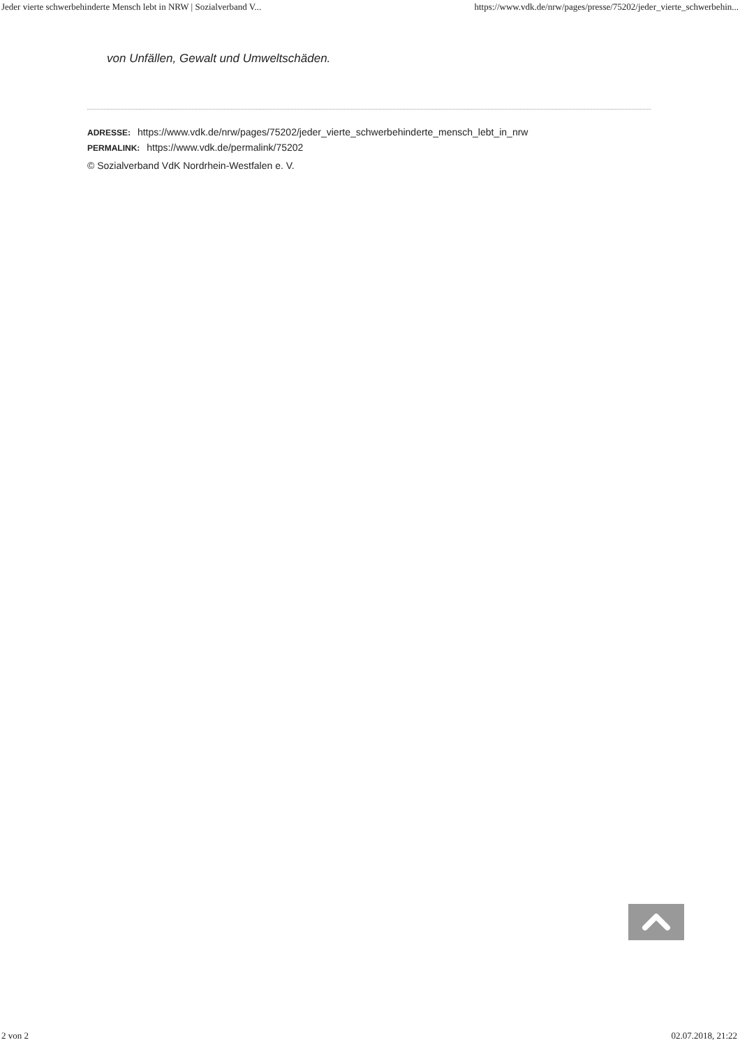Jeder vierte schwerbehinderte Mensch lebt in NRW | Sozialverband V... https://www.vdk.de/nrw/pages/presse/75202/jeder_vierte_schwerbehin...
von Unfällen, Gewalt und Umweltschäden.
ADRESSE: https://www.vdk.de/nrw/pages/75202/jeder_vierte_schwerbehinderte_mensch_lebt_in_nrw
PERMALINK: https://www.vdk.de/permalink/75202
© Sozialverband VdK Nordrhein-Westfalen e. V.
2 von 2 02.07.2018, 21:22